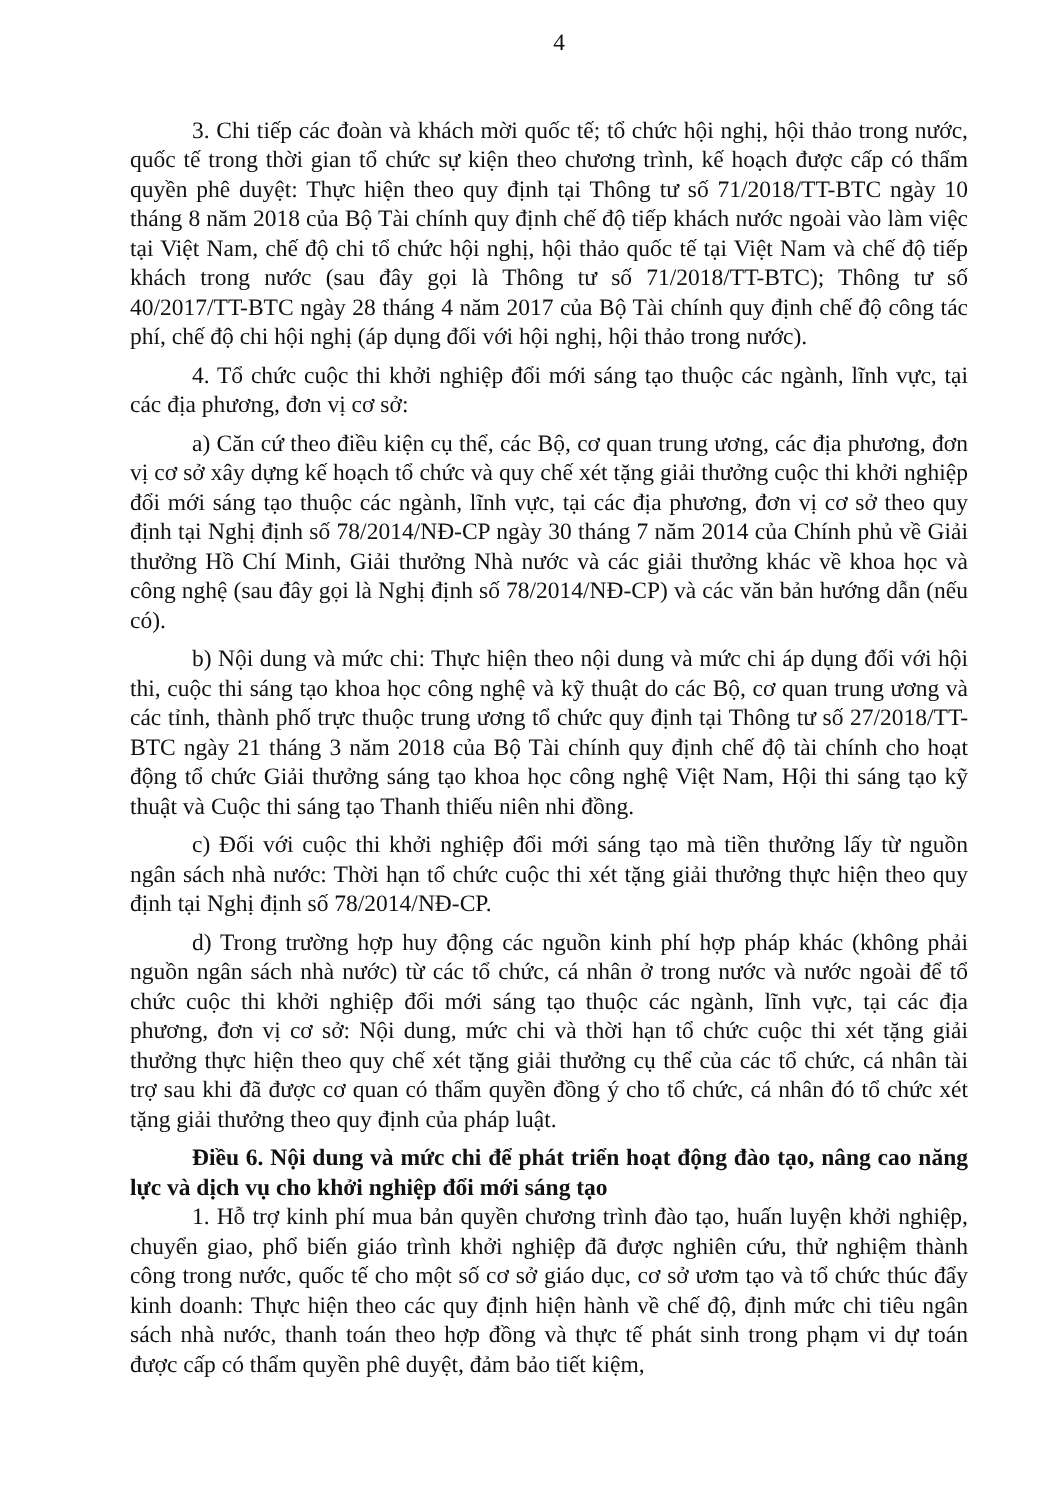4
3. Chi tiếp các đoàn và khách mời quốc tế; tổ chức hội nghị, hội thảo trong nước, quốc tế trong thời gian tổ chức sự kiện theo chương trình, kế hoạch được cấp có thẩm quyền phê duyệt: Thực hiện theo quy định tại Thông tư số 71/2018/TT-BTC ngày 10 tháng 8 năm 2018 của Bộ Tài chính quy định chế độ tiếp khách nước ngoài vào làm việc tại Việt Nam, chế độ chi tổ chức hội nghị, hội thảo quốc tế tại Việt Nam và chế độ tiếp khách trong nước (sau đây gọi là Thông tư số 71/2018/TT-BTC); Thông tư số 40/2017/TT-BTC ngày 28 tháng 4 năm 2017 của Bộ Tài chính quy định chế độ công tác phí, chế độ chi hội nghị (áp dụng đối với hội nghị, hội thảo trong nước).
4. Tổ chức cuộc thi khởi nghiệp đổi mới sáng tạo thuộc các ngành, lĩnh vực, tại các địa phương, đơn vị cơ sở:
a) Căn cứ theo điều kiện cụ thể, các Bộ, cơ quan trung ương, các địa phương, đơn vị cơ sở xây dựng kế hoạch tổ chức và quy chế xét tặng giải thưởng cuộc thi khởi nghiệp đổi mới sáng tạo thuộc các ngành, lĩnh vực, tại các địa phương, đơn vị cơ sở theo quy định tại Nghị định số 78/2014/NĐ-CP ngày 30 tháng 7 năm 2014 của Chính phủ về Giải thưởng Hồ Chí Minh, Giải thưởng Nhà nước và các giải thưởng khác về khoa học và công nghệ (sau đây gọi là Nghị định số 78/2014/NĐ-CP) và các văn bản hướng dẫn (nếu có).
b) Nội dung và mức chi: Thực hiện theo nội dung và mức chi áp dụng đối với hội thi, cuộc thi sáng tạo khoa học công nghệ và kỹ thuật do các Bộ, cơ quan trung ương và các tỉnh, thành phố trực thuộc trung ương tổ chức quy định tại Thông tư số 27/2018/TT-BTC ngày 21 tháng 3 năm 2018 của Bộ Tài chính quy định chế độ tài chính cho hoạt động tổ chức Giải thưởng sáng tạo khoa học công nghệ Việt Nam, Hội thi sáng tạo kỹ thuật và Cuộc thi sáng tạo Thanh thiếu niên nhi đồng.
c) Đối với cuộc thi khởi nghiệp đổi mới sáng tạo mà tiền thưởng lấy từ nguồn ngân sách nhà nước: Thời hạn tổ chức cuộc thi xét tặng giải thưởng thực hiện theo quy định tại Nghị định số 78/2014/NĐ-CP.
d) Trong trường hợp huy động các nguồn kinh phí hợp pháp khác (không phải nguồn ngân sách nhà nước) từ các tổ chức, cá nhân ở trong nước và nước ngoài để tổ chức cuộc thi khởi nghiệp đổi mới sáng tạo thuộc các ngành, lĩnh vực, tại các địa phương, đơn vị cơ sở: Nội dung, mức chi và thời hạn tổ chức cuộc thi xét tặng giải thưởng thực hiện theo quy chế xét tặng giải thưởng cụ thể của các tổ chức, cá nhân tài trợ sau khi đã được cơ quan có thẩm quyền đồng ý cho tổ chức, cá nhân đó tổ chức xét tặng giải thưởng theo quy định của pháp luật.
Điều 6. Nội dung và mức chi để phát triển hoạt động đào tạo, nâng cao năng lực và dịch vụ cho khởi nghiệp đổi mới sáng tạo
1. Hỗ trợ kinh phí mua bản quyền chương trình đào tạo, huấn luyện khởi nghiệp, chuyển giao, phổ biến giáo trình khởi nghiệp đã được nghiên cứu, thử nghiệm thành công trong nước, quốc tế cho một số cơ sở giáo dục, cơ sở ươm tạo và tổ chức thúc đẩy kinh doanh: Thực hiện theo các quy định hiện hành về chế độ, định mức chi tiêu ngân sách nhà nước, thanh toán theo hợp đồng và thực tế phát sinh trong phạm vi dự toán được cấp có thẩm quyền phê duyệt, đảm bảo tiết kiệm,